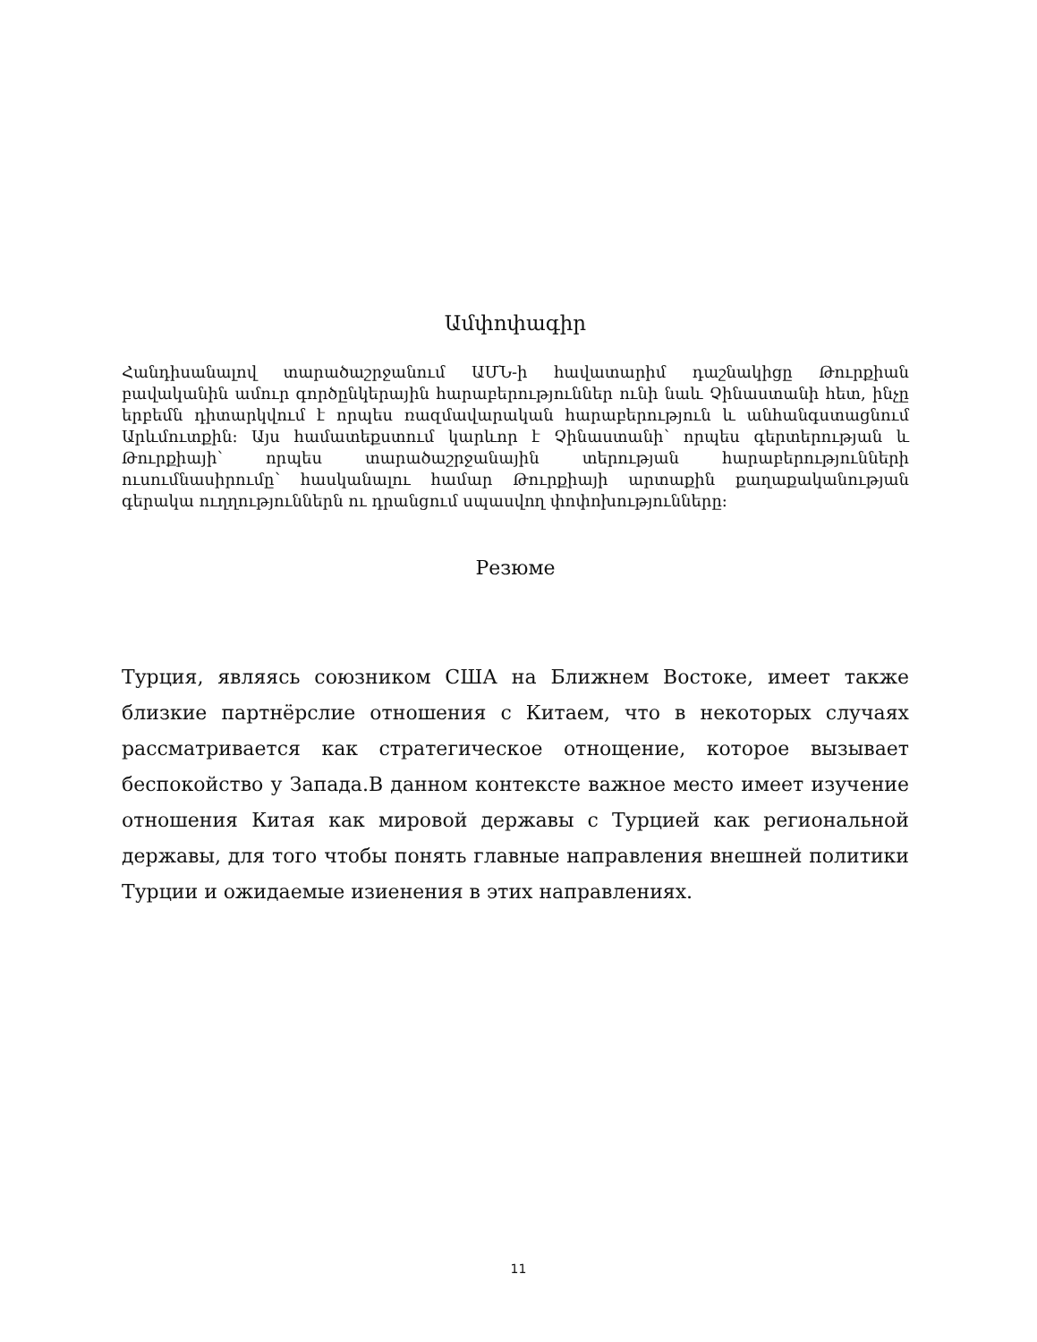Ամփոփագիր
Հանդիսանալով տարածաշրջանում ԱՄՆ-ի հավատարիմ դաշնակիցը Թուրքիան բավականին ամուր գործընկերային հարաբերություններ ունի նաև Չինաստանի հետ, ինչը երբեմն դիտարկվում է որպես ռազմավարական հարաբերություն և անհանգստացնում Արևմուտքին: Այս համատեքստում կարևոր է Չինաստանի՝ որպես գերտերության և Թուրքիայի՝ որպես տարածաշրջանային տերության հարաբերությունների ուսումնասիրումը՝ հասկանալու համար Թուրքիայի արտաքին քաղաքականության գերակա ուղղություններն ու դրանցում սպասվող փոփոխությունները:
Резюме
Турция, являясь союзником США на Ближнем Востоке, имеет также близкие партнёрслие отношения с Китаем, что в некоторых случаях рассматривается как стратегическое отнощение, которое вызывает беспокойство у Запада.В данном контексте важное место имеет изучение отношения Китая как мировой державы с Турцией как региональной державы, для того чтобы понять главные направления внешней политики Турции и ожидаемые изиенения в этих направлениях.
11